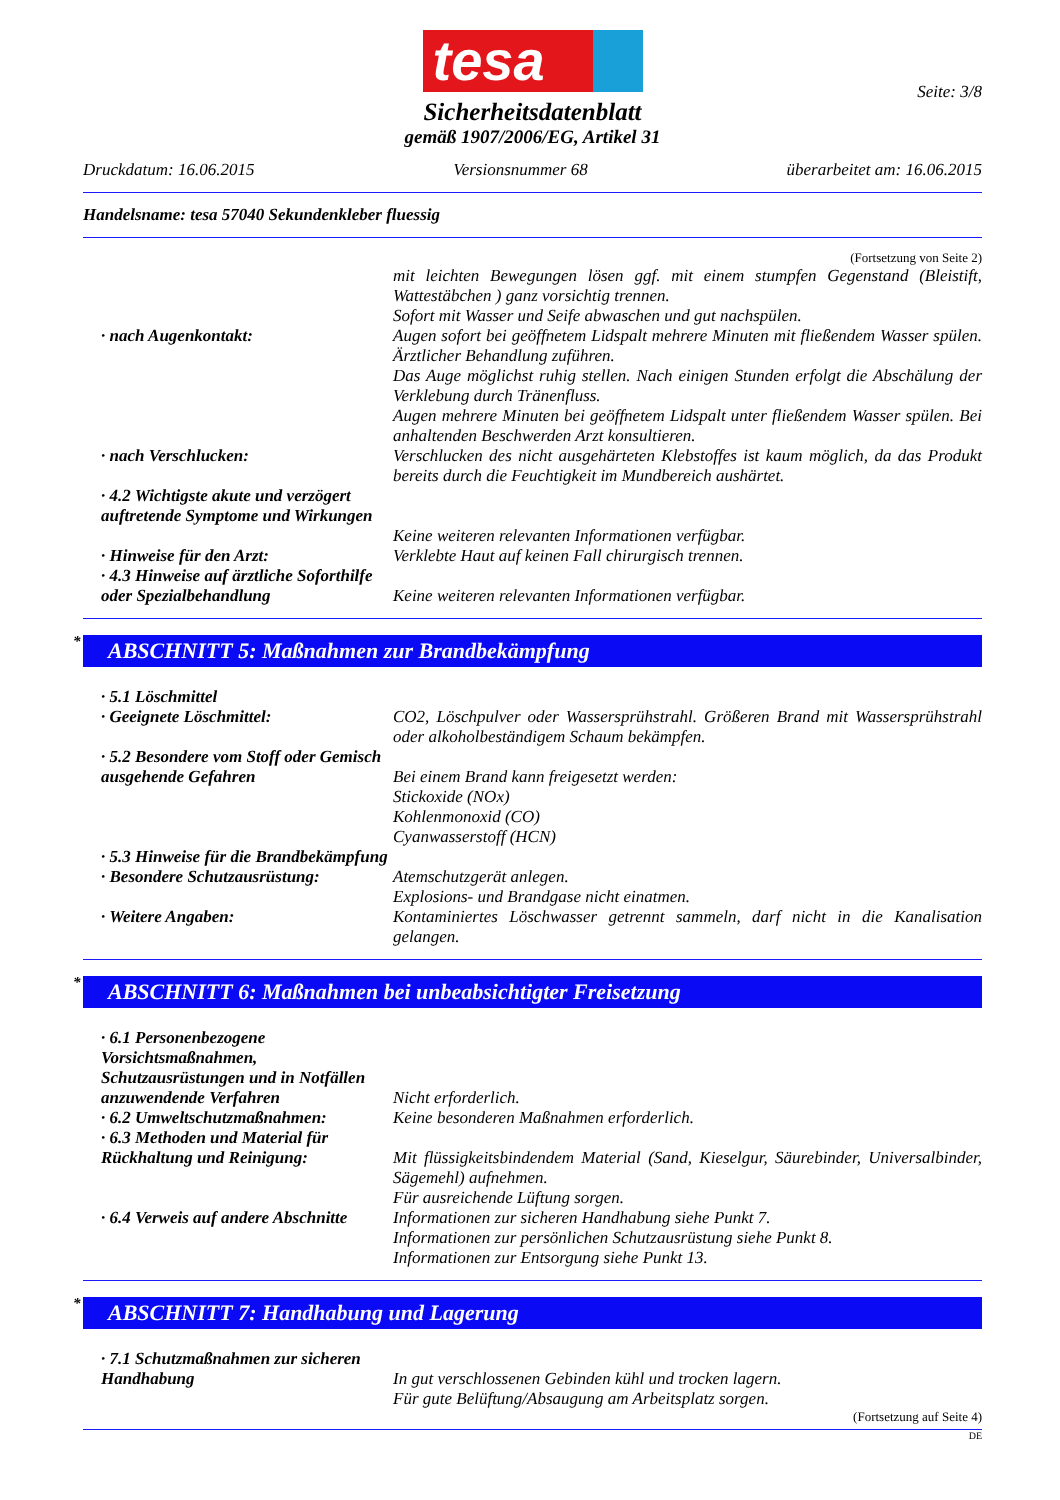tesa
Seite: 3/8
Sicherheitsdatenblatt
gemäß 1907/2006/EG, Artikel 31
Druckdatum: 16.06.2015 Versionsnummer 68 überarbeitet am: 16.06.2015
Handelsname: tesa 57040 Sekundenkleber fluessig
(Fortsetzung von Seite 2)
mit leichten Bewegungen lösen ggf. mit einem stumpfen Gegenstand (Bleistift, Wattestäbchen ) ganz vorsichtig trennen.
Sofort mit Wasser und Seife abwaschen und gut nachspülen.
· nach Augenkontakt: Augen sofort bei geöffnetem Lidspalt mehrere Minuten mit fließendem Wasser spülen. Ärztlicher Behandlung zuführen.
Das Auge möglichst ruhig stellen. Nach einigen Stunden erfolgt die Abschälung der Verklebung durch Tränenfluss.
Augen mehrere Minuten bei geöffnetem Lidspalt unter fließendem Wasser spülen. Bei anhaltenden Beschwerden Arzt konsultieren.
· nach Verschlucken: Verschlucken des nicht ausgehärteten Klebstoffes ist kaum möglich, da das Produkt bereits durch die Feuchtigkeit im Mundbereich aushärtet.
· 4.2 Wichtigste akute und verzögert auftretende Symptome und Wirkungen
Keine weiteren relevanten Informationen verfügbar.
· Hinweise für den Arzt: Verklebte Haut auf keinen Fall chirurgisch trennen.
· 4.3 Hinweise auf ärztliche Soforthilfe oder Spezialbehandlung
Keine weiteren relevanten Informationen verfügbar.
* ABSCHNITT 5: Maßnahmen zur Brandbekämpfung
· 5.1 Löschmittel
· Geeignete Löschmittel: CO2, Löschpulver oder Wassersprühstrahl. Größeren Brand mit Wassersprühstrahl oder alkoholbeständigem Schaum bekämpfen.
· 5.2 Besondere vom Stoff oder Gemisch ausgehende Gefahren
Bei einem Brand kann freigesetzt werden:
Stickoxide (NOx)
Kohlenmonoxid (CO)
Cyanwasserstoff (HCN)
· 5.3 Hinweise für die Brandbekämpfung
· Besondere Schutzausrüstung: Atemschutzgerät anlegen.
Explosions- und Brandgase nicht einatmen.
· Weitere Angaben: Kontaminiertes Löschwasser getrennt sammeln, darf nicht in die Kanalisation gelangen.
* ABSCHNITT 6: Maßnahmen bei unbeabsichtigter Freisetzung
· 6.1 Personenbezogene Vorsichtsmaßnahmen, Schutzausrüstungen und in Notfällen anzuwendende Verfahren
Nicht erforderlich.
· 6.2 Umweltschutzmaßnahmen: Keine besonderen Maßnahmen erforderlich.
· 6.3 Methoden und Material für Rückhaltung und Reinigung:
Mit flüssigkeitsbindendem Material (Sand, Kieselgur, Säurebinder, Universalbinder, Sägemehl) aufnehmen.
Für ausreichende Lüftung sorgen.
· 6.4 Verweis auf andere Abschnitte
Informationen zur sicheren Handhabung siehe Punkt 7.
Informationen zur persönlichen Schutzausrüstung siehe Punkt 8.
Informationen zur Entsorgung siehe Punkt 13.
* ABSCHNITT 7: Handhabung und Lagerung
· 7.1 Schutzmaßnahmen zur sicheren Handhabung
In gut verschlossenen Gebinden kühl und trocken lagern.
Für gute Belüftung/Absaugung am Arbeitsplatz sorgen.
(Fortsetzung auf Seite 4)
DE